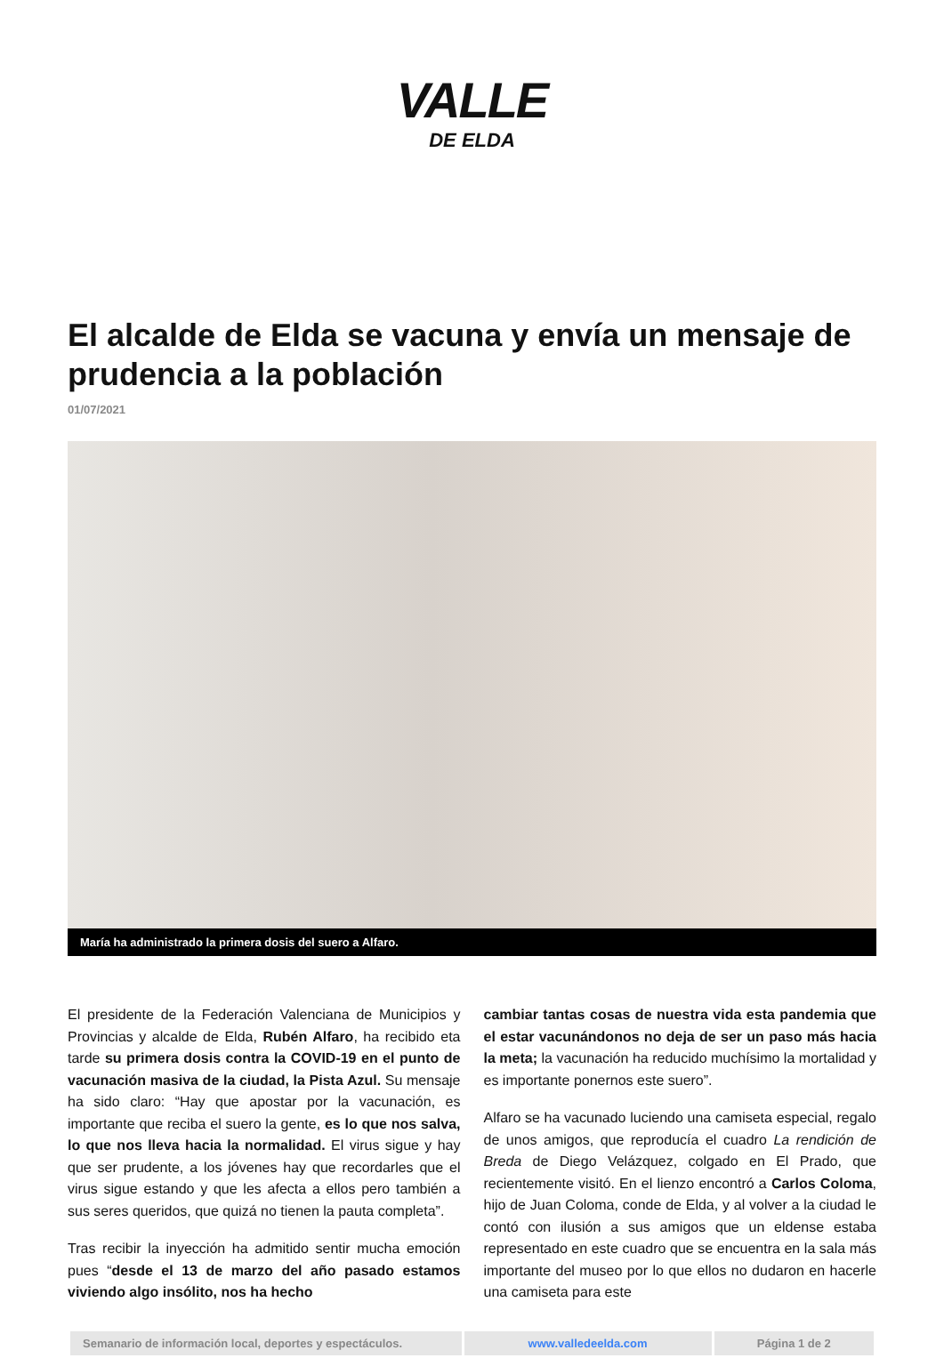VALLE
DE ELDA
El alcalde de Elda se vacuna y envía un mensaje de prudencia a la población
01/07/2021
María ha administrado la primera dosis del suero a Alfaro.
El presidente de la Federación Valenciana de Municipios y Provincias y alcalde de Elda, Rubén Alfaro, ha recibido eta tarde su primera dosis contra la COVID-19 en el punto de vacunación masiva de la ciudad, la Pista Azul. Su mensaje ha sido claro: “Hay que apostar por la vacunación, es importante que reciba el suero la gente, es lo que nos salva, lo que nos lleva hacia la normalidad. El virus sigue y hay que ser prudente, a los jóvenes hay que recordarles que el virus sigue estando y que les afecta a ellos pero también a sus seres queridos, que quizá no tienen la pauta completa”.
Tras recibir la inyección ha admitido sentir mucha emoción pues “desde el 13 de marzo del año pasado estamos viviendo algo insólito, nos ha hecho
cambiar tantas cosas de nuestra vida esta pandemia que el estar vacunándonos no deja de ser un paso más hacia la meta; la vacunación ha reducido muchísimo la mortalidad y es importante ponernos este suero”.
Alfaro se ha vacunado luciendo una camiseta especial, regalo de unos amigos, que reproducía el cuadro La rendición de Breda de Diego Velázquez, colgado en El Prado, que recientemente visitó. En el lienzo encontró a Carlos Coloma, hijo de Juan Coloma, conde de Elda, y al volver a la ciudad le contó con ilusión a sus amigos que un eldense estaba representado en este cuadro que se encuentra en la sala más importante del museo por lo que ellos no dudaron en hacerle una camiseta para este
| Semanario de información local, deportes y espectáculos. | www.valledeelda.com | Página 1 de 2 |